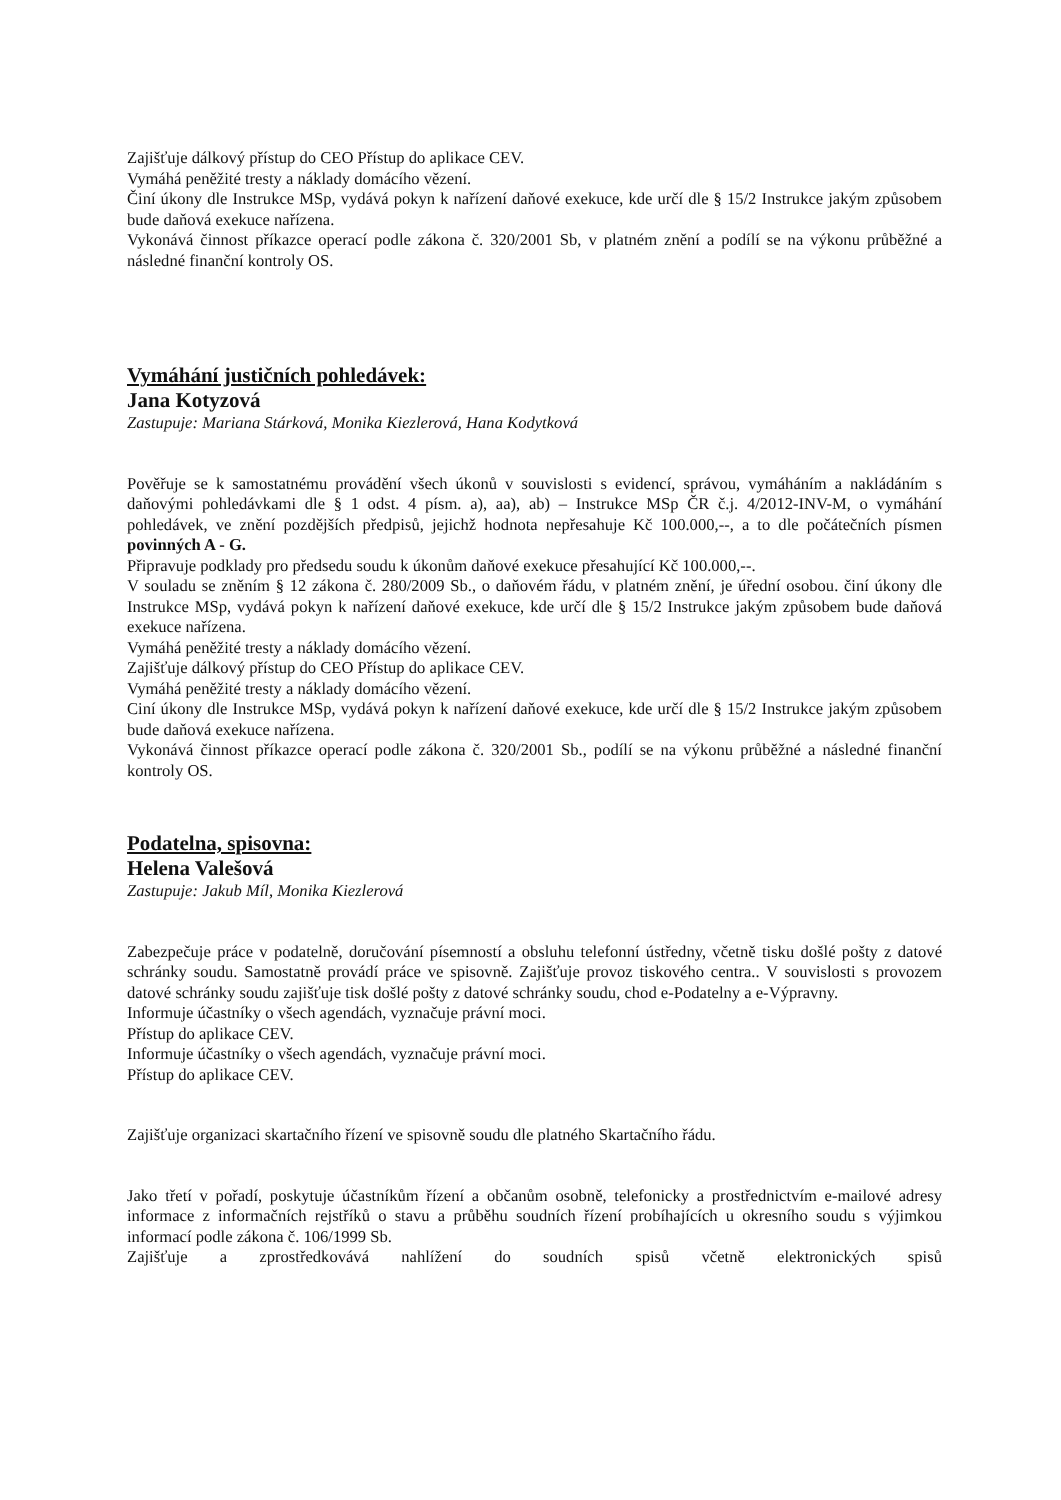Zajišťuje dálkový přístup do CEO Přístup do aplikace CEV.
Vymáhá peněžité tresty a náklady domácího vězení.
Činí úkony dle Instrukce MSp, vydává pokyn k nařízení daňové exekuce, kde určí dle § 15/2 Instrukce jakým způsobem bude daňová exekuce nařízena.
Vykonává činnost příkazce operací podle zákona č. 320/2001 Sb, v platném znění a podílí se na výkonu průběžné a následné finanční kontroly OS.
Vymáhání justičních pohledávek:
Jana Kotyzová
Zastupuje: Mariana Stárková, Monika Kiezlerová, Hana Kodytková
Pověřuje se k samostatnému provádění všech úkonů v souvislosti s evidencí, správou, vymáháním a nakládáním s daňovými pohledávkami dle § 1 odst. 4 písm. a), aa), ab) – Instrukce MSp ČR č.j. 4/2012-INV-M, o vymáhání pohledávek, ve znění pozdějších předpisů, jejichž hodnota nepřesahuje Kč 100.000,--, a to dle počátečních písmen povinných A - G.
Připravuje podklady pro předsedu soudu k úkonům daňové exekuce přesahující Kč 100.000,--.
V souladu se zněním § 12 zákona č. 280/2009 Sb., o daňovém řádu, v platném znění, je úřední osobou. činí úkony dle Instrukce MSp, vydává pokyn k nařízení daňové exekuce, kde určí dle § 15/2 Instrukce jakým způsobem bude daňová exekuce nařízena.
Vymáhá peněžité tresty a náklady domácího vězení.
Zajišťuje dálkový přístup do CEO Přístup do aplikace CEV.
Vymáhá peněžité tresty a náklady domácího vězení.
Ciní úkony dle Instrukce MSp, vydává pokyn k nařízení daňové exekuce, kde určí dle § 15/2 Instrukce jakým způsobem bude daňová exekuce nařízena.
Vykonává činnost příkazce operací podle zákona č. 320/2001 Sb., podílí se na výkonu průběžné a následné finanční kontroly OS.
Podatelna, spisovna:
Helena Valešová
Zastupuje: Jakub Míl, Monika Kiezlerová
Zabezpečuje práce v podatelně, doručování písemností a obsluhu telefonní ústředny, včetně tisku došlé pošty z datové schránky soudu. Samostatně provádí práce ve spisovně. Zajišťuje provoz tiskového centra.. V souvislosti s provozem datové schránky soudu zajišťuje tisk došlé pošty z datové schránky soudu, chod e-Podatelny a e-Výpravny.
Informuje účastníky o všech agendách, vyznačuje právní moci.
Přístup do aplikace CEV.
Informuje účastníky o všech agendách, vyznačuje právní moci.
Přístup do aplikace CEV.
Zajišťuje organizaci skartačního řízení ve spisovně soudu dle platného Skartačního řádu.
Jako třetí v pořadí, poskytuje účastníkům řízení a občanům osobně, telefonicky a prostřednictvím e-mailové adresy informace z informačních rejstříků o stavu a průběhu soudních řízení probíhajících u okresního soudu s výjimkou informací podle zákona č. 106/1999 Sb.
Zajišťuje a zprostředkovává nahlížení do soudních spisů včetně elektronických spisů